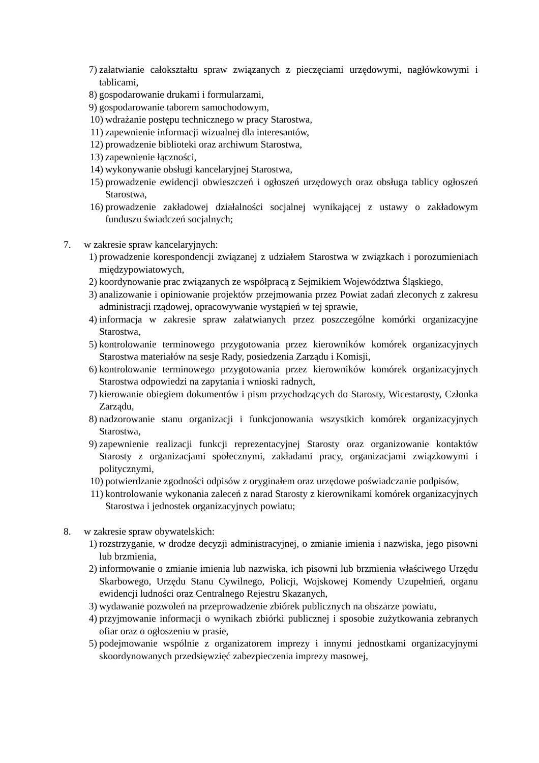7) załatwianie całokształtu spraw związanych z pieczęciami urzędowymi, nagłówkowymi i tablicami,
8) gospodarowanie drukami i formularzami,
9) gospodarowanie taborem samochodowym,
10) wdrażanie postępu technicznego w pracy Starostwa,
11) zapewnienie informacji wizualnej dla interesantów,
12) prowadzenie biblioteki oraz archiwum Starostwa,
13) zapewnienie łączności,
14) wykonywanie obsługi kancelaryjnej Starostwa,
15) prowadzenie ewidencji obwieszczeń i ogłoszeń urzędowych oraz obsługa tablicy ogłoszeń Starostwa,
16) prowadzenie zakładowej działalności socjalnej wynikającej z ustawy o zakładowym funduszu świadczeń socjalnych;
7. w zakresie spraw kancelaryjnych:
1) prowadzenie korespondencji związanej z udziałem Starostwa w związkach i porozumieniach międzypowiatowych,
2) koordynowanie prac związanych ze współpracą z Sejmikiem Województwa Śląskiego,
3) analizowanie i opiniowanie projektów przejmowania przez Powiat zadań zleconych z zakresu administracji rządowej, opracowywanie wystąpień w tej sprawie,
4) informacja w zakresie spraw załatwianych przez poszczególne komórki organizacyjne Starostwa,
5) kontrolowanie terminowego przygotowania przez kierowników komórek organizacyjnych Starostwa materiałów na sesje Rady, posiedzenia Zarządu i Komisji,
6) kontrolowanie terminowego przygotowania przez kierowników komórek organizacyjnych Starostwa odpowiedzi na zapytania i wnioski radnych,
7) kierowanie obiegiem dokumentów i pism przychodzących do Starosty, Wicestarosty, Członka Zarządu,
8) nadzorowanie stanu organizacji i funkcjonowania wszystkich komórek organizacyjnych Starostwa,
9) zapewnienie realizacji funkcji reprezentacyjnej Starosty oraz organizowanie kontaktów Starosty z organizacjami społecznymi, zakładami pracy, organizacjami związkowymi i politycznymi,
10) potwierdzanie zgodności odpisów z oryginałem oraz urzędowe poświadczanie podpisów,
11) kontrolowanie wykonania zaleceń z narad Starosty z kierownikami komórek organizacyjnych Starostwa i jednostek organizacyjnych powiatu;
8. w zakresie spraw obywatelskich:
1) rozstrzyganie, w drodze decyzji administracyjnej, o zmianie imienia i nazwiska, jego pisowni lub brzmienia,
2) informowanie o zmianie imienia lub nazwiska, ich pisowni lub brzmienia właściwego Urzędu Skarbowego, Urzędu Stanu Cywilnego, Policji, Wojskowej Komendy Uzupełnień, organu ewidencji ludności oraz Centralnego Rejestru Skazanych,
3) wydawanie pozwoleń na przeprowadzenie zbiórek publicznych na obszarze powiatu,
4) przyjmowanie informacji o wynikach zbiórki publicznej i sposobie zużytkowania zebranych ofiar oraz o ogłoszeniu w prasie,
5) podejmowanie wspólnie z organizatorem imprezy i innymi jednostkami organizacyjnymi skoordynowanych przedsięwzięć zabezpieczenia imprezy masowej,